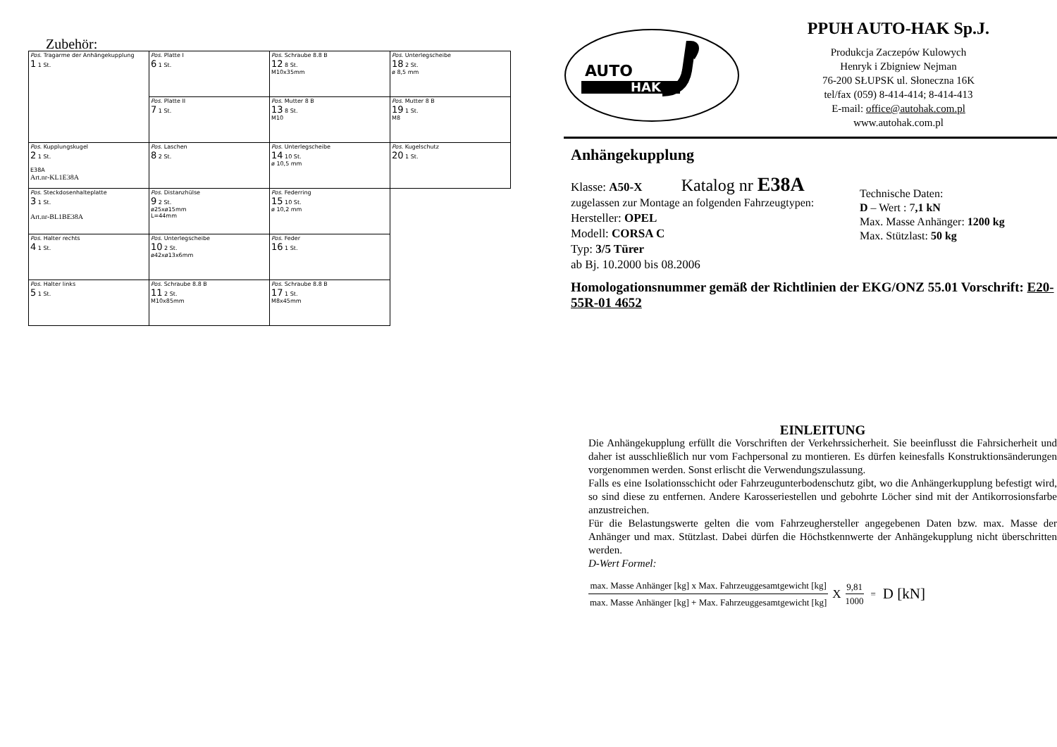Zubehör:
| Pos. Tragarme der Anhängekupplung 1 1 St. | Pos. Platte I 6 1 St. | Pos. Schraube 8.8 B 12 8 St. M10x35mm | Pos. Unterlegscheibe 18 2 St. ø 8,5 mm |
| | Pos. Platte II 7 1 St. | Pos. Mutter 8 B 13 8 St. M10 | Pos. Mutter 8 B 19 1 St. M8 |
| Pos. Kupplungskugel 2 1 St. E38A Art.nr-KL1E38A | Pos. Laschen 8 2 St. | Pos. Unterlegscheibe 14 10 St. ø 10,5 mm | Pos. Kugelschutz 20 1 St. |
| Pos. Steckdosenhalteplatte 3 1 St. Art.nr-BL1BE38A | Pos. Distanzhülse 9 2 St. ø25xø15mm L=44mm | Pos. Federring 15 10 St. ø 10,2 mm | |
| Pos. Halter rechts 4 1 St. | Pos. Unterlegscheibe 10 2 St. ø42xø13x6mm | Pos. Feder 16 1 St. | |
| Pos. Halter links 5 1 St. | Pos. Schraube 8.8 B 11 2 St. M10x85mm | Pos. Schraube 8.8 B 17 1 St. M8x45mm | |
AUTO
HAK
PPUH AUTO-HAK Sp.J.
Produkcja Zaczepów Kulowych
Henryk i Zbigniew Nejman
76-200 SŁUPSK ul. Słoneczna 16K
tel/fax (059) 8-414-414; 8-414-413
E-mail: office@autohak.com.pl
www.autohak.com.pl
Anhängekupplung
Klasse: A50-X Katalog nr E38A
zugelassen zur Montage an folgenden Fahrzeugtypen:
Hersteller: OPEL
Modell: CORSA C
Typ: 3/5 Türer
ab Bj. 10.2000 bis 08.2006
Technische Daten:
D – Wert : 7,1 kN
Max. Masse Anhänger: 1200 kg
Max. Stützlast: 50 kg
Homologationsnummer gemäß der Richtlinien der EKG/ONZ 55.01 Vorschrift: E20-55R-01 4652
EINLEITUNG
Die Anhängekupplung erfüllt die Vorschriften der Verkehrssicherheit. Sie beeinflusst die Fahrsicherheit und daher ist ausschließlich nur vom Fachpersonal zu montieren. Es dürfen keinesfalls Konstruktionsänderungen vorgenommen werden. Sonst erlischt die Verwendungszulassung.
Falls es eine Isolationsschicht oder Fahrzeugunterbodenschutz gibt, wo die Anhängerkupplung befestigt wird, so sind diese zu entfernen. Andere Karosseriestellen und gebohrte Löcher sind mit der Antikorrosionsfarbe anzustreichen.
Für die Belastungswerte gelten die vom Fahrzeughersteller angegebenen Daten bzw. max. Masse der Anhänger und max. Stützlast. Dabei dürfen die Höchstkennwerte der Anhängekupplung nicht überschritten werden.
D-Wert Formel:
max. Masse Anhänger [kg] x Max. Fahrzeuggesamtgewicht [kg]
max. Masse Anhänger [kg] + Max. Fahrzeuggesamtgewicht [kg]
X
9,81
1000
= D [kN]